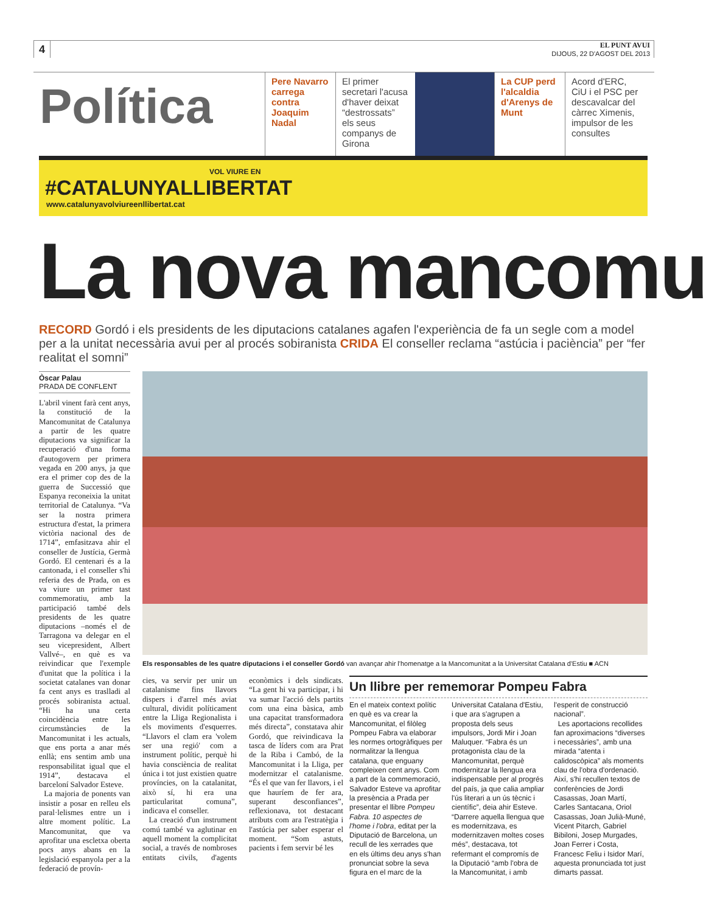4
EL PUNT AVUI
DIJOUS, 22 D'AGOST DEL 2013
Política
Pere Navarro carrega contra Joaquim Nadal
El primer secretari l'acusa d'haver deixat “destrossats” els seus companys de Girona
La CUP perd l'alcaldia d'Arenys de Munt
Acord d'ERC, CiU i el PSC per descavalcar del càrrec Ximenis, impulsor de les consultes
VOL VIURE EN
#CATALUNYALLIBERTAT
www.catalunyavolviureenllibertat.cat
La nova mancomu
RECORD Gordó i els presidents de les diputacions catalanes agafen l'experiència de fa un segle com a model per a la unitat necessària avui per al procés sobiranista CRIDA El conseller reclama “astúcia i paciència” per “fer realitat el somni”
Òscar Palau
PRADA DE CONFLENT
L'abril vinent farà cent anys, la constitució de la Mancomunitat de Catalunya a partir de les quatre diputacions va significar la recuperació d'una forma d'autogovern per primera vegada en 200 anys, ja que era el primer cop des de la guerra de Successió que Espanya reconeixia la unitat territorial de Catalunya. “Va ser la nostra primera estructura d'estat, la primera victòria nacional des de 1714”, emfasitzava ahir el conseller de Justícia, Germà Gordó. El centenari és a la cantonada, i el conseller s'hi referia des de Prada, on es va viure un primer tast commemoratiu, amb la participació també dels presidents de les quatre diputacions –només el de Tarragona va delegar en el seu vicepresident, Albert Vallvé–, en què es va reivindicar que l'exemple d'unitat que la política i la societat catalanes van donar fa cent anys es traslladi al procés sobiranista actual. “Hi ha una certa coincidència entre les circumstàncies de la Mancomunitat i les actuals, que ens porta a anar més enllà; ens sentim amb una responsabilitat igual que el 1914”, destacava el barceloní Salvador Esteve.
La majoria de ponents van insistir a posar en relleu els paral·lelismes entre un i altre moment polític. La Mancomunitat, que va aprofitar una escletxa oberta pocs anys abans en la legislació espanyola per a la federació de provín-
Els responsables de les quatre diputacions i el conseller Gordó van avançar ahir l'homenatge a la Mancomunitat a la Universitat Catalana d'Estiu ■ ACN
cies, va servir per unir un catalanisme fins llavors dispers i d'arrel més aviat cultural, dividit políticament entre la Lliga Regionalista i els moviments d'esquerres. “Llavors el clam era 'volem ser una regió' com a instrument polític, perquè hi havia consciència de realitat única i tot just existien quatre províncies, on la catalanitat, això sí, hi era una particularitat comuna”, indicava el conseller.
La creació d'un instrument comú també va aglutinar en aquell moment la complicitat social, a través de nombroses entitats civils, d'agents econòmics i dels sindicats. “La gent hi va participar, i hi va sumar l'acció dels partits com una eina bàsica, amb una capacitat transformadora més directa”, constatava ahir Gordó, que reivindicava la tasca de líders com ara Prat de la Riba i Cambó, de la Mancomunitat i la Lliga, per modernitzar el catalanisme. “És el que van fer llavors, i el que hauríem de fer ara, superant desconfiances”, reflexionava, tot destacant atributs com ara l'estratègia i l'astúcia per saber esperar el moment. “Som astuts, pacients i fem servir bé les
Un llibre per rememorar Pompeu Fabra
En el mateix context polític en què es va crear la Mancomunitat, el filòleg Pompeu Fabra va elaborar les normes ortogràfiques per normalitzar la llengua catalana, que enguany compleixen cent anys. Com a part de la commemoració, Salvador Esteve va aprofitar la presència a Prada per presentar el llibre Pompeu Fabra. 10 aspectes de l'home i l'obra, editat per la Diputació de Barcelona, un recull de les xerrades que en els últims deu anys s'han pronunciat sobre la seva figura en el marc de la Universitat Catalana d'Estiu, i que ara s'agrupen a proposta dels seus impulsors, Jordi Mir i Joan Maluquer. “Fabra és un protagonista clau de la Mancomunitat, perquè modernitzar la llengua era indispensable per al progrés del país, ja que calia ampliar l'ús literari a un ús tècnic i científic”, deia ahir Esteve. “Darrere aquella llengua que es modernitzava, es modernitzaven moltes coses més”, destacava, tot refermant el compromís de la Diputació “amb l'obra de la Mancomunitat, i amb l'esperit de construcció nacional”.
Les aportacions recollides fan aproximacions “diverses i necessàries”, amb una mirada “atenta i calidoscòpica” als moments clau de l'obra d'ordenació. Així, s'hi recullen textos de conferències de Jordi Casassas, Joan Martí, Carles Santacana, Oriol Casassas, Joan Julià-Muné, Vicent Pitarch, Gabriel Bibiloni, Josep Murgades, Joan Ferrer i Costa, Francesc Feliu i Isidor Marí, aquesta pronunciada tot just dimarts passat.